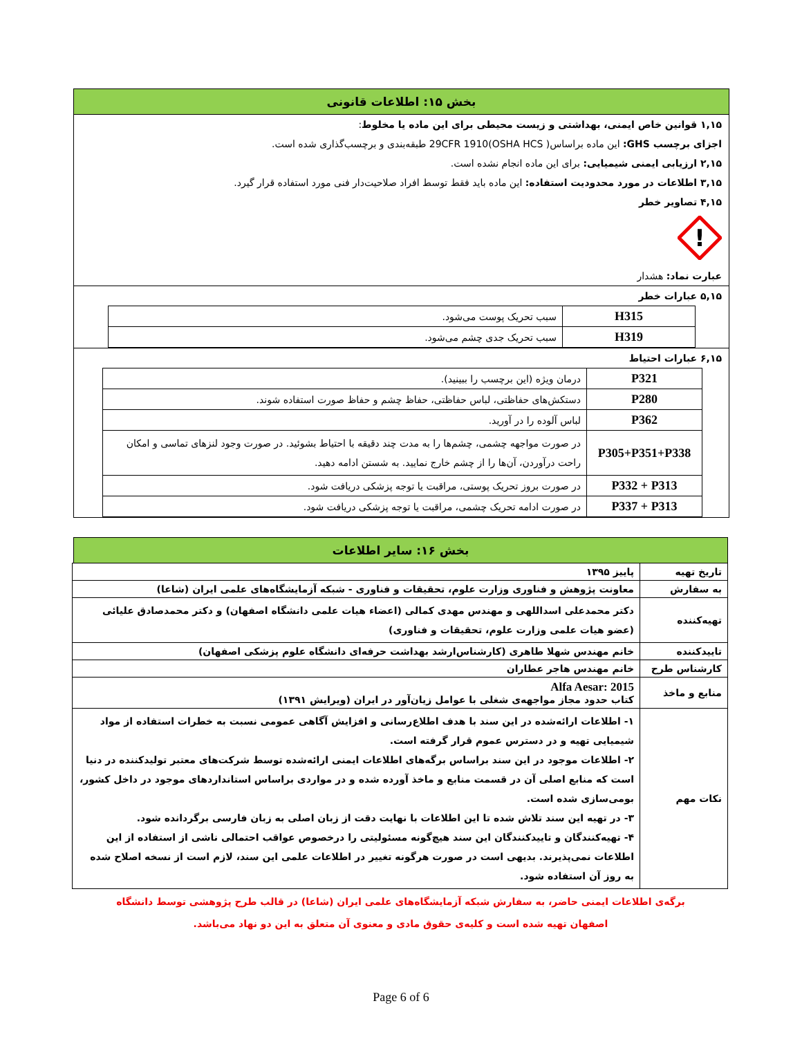بخش ۱۵: اطلاعات قانونی
۱,۱۵ قوانین خاص ایمنی، بهداشتی و زیست محیطی برای این ماده یا مخلوط:
اجزای برچسب GHS: این ماده براساس( 29CFR 1910(OSHA HCS طبقه‌بندی و برچسب‌گذاری شده است.
۲,۱۵ ارزیابی ایمنی شیمیایی: برای این ماده انجام نشده است.
۳,۱۵ اطلاعات در مورد محدودیت استفاده: این ماده باید فقط توسط افراد صلاحیت‌دار فنی مورد استفاده قرار گیرد.
۴,۱۵ تصاویر خطر
!
عبارت نماد: هشدار
۵,۱۵ عبارات خطر
| H315 | سبب تحریک پوست می‌شود. |
| H319 | سبب تحریک جدی چشم می‌شود. |
۶,۱۵ عبارات احتیاط
| P321 | درمان ویژه (این برچسب را ببینید). |
| P280 | دستکش‌های حفاظتی، لباس حفاظتی، حفاظ چشم و حفاظ صورت استفاده شوند. |
| P362 | لباس آلوده را در آورید. |
| P305+P351+P338 | در صورت مواجهه چشمی، چشم‌ها را به مدت چند دقیقه با احتیاط بشوئید. در صورت وجود لنزهای تماسی و امکان راحت درآوردن، آن‌ها را از چشم خارج نمایید. به شستن ادامه دهید. |
| P332 + P313 | در صورت بروز تحریک پوستی، مراقبت یا توجه پزشکی دریافت شود. |
| P337 + P313 | در صورت ادامه تحریک چشمی، مراقبت یا توجه پزشکی دریافت شود. |
بخش ۱۶: سایر اطلاعات
| تاریخ تهیه | پاییز ۱۳۹۵ |
| به سفارش | معاونت پژوهش و فناوری وزارت علوم، تحقیقات و فناوری - شبکه آزمایشگاه‌های علمی ایران (شاعا) |
| تهیه‌کننده | دکتر محمدعلی اسداللهی و مهندس مهدی کمالی (اعضاء هیات علمی دانشگاه اصفهان) و دکتر محمدصادق علیائی (عضو هیات علمی وزارت علوم، تحقیقات و فناوری) |
| تاییدکننده | خانم مهندس شهلا طاهری (کارشناس‌ارشد بهداشت حرفه‌ای دانشگاه علوم پزشکی اصفهان) |
| کارشناس طرح | خانم مهندس هاجر عطاران |
| منابع و ماخذ | Alfa Aesar: 2015 کتاب حدود مجاز مواجهه‌ی شغلی با عوامل زیان‌آور در ایران (ویرایش ۱۳۹۱) |
| نکات مهم | ۱- اطلاعات ارائه‌شده در این سند با هدف اطلاع‌رسانی و افزایش آگاهی عمومی نسبت به خطرات استفاده از مواد شیمیایی تهیه و در دسترس عموم قرار گرفته است. ۲- اطلاعات موجود در این سند براساس برگه‌های اطلاعات ایمنی ارائه‌شده توسط شرکت‌های معتبر تولیدکننده در دنیا است که منابع اصلی آن در قسمت منابع و ماخذ آورده شده و در مواردی براساس استانداردهای موجود در داخل کشور، بومی‌سازی شده است. ۳- در تهیه این سند تلاش شده تا این اطلاعات با نهایت دقت از زبان اصلی به زبان فارسی برگردانده شود. ۴- تهیه‌کنندگان و تاییدکنندگان این سند هیچ‌گونه مسئولیتی را درخصوص عواقب احتمالی ناشی از استفاده از این اطلاعات نمی‌پذیرند. بدیهی است در صورت هرگونه تغییر در اطلاعات علمی این سند، لازم است از نسخه اصلاح شده به روز آن استفاده شود. |
برگه‌ی اطلاعات ایمنی حاضر، به سفارش شبکه آزمایشگاه‌های علمی ایران (شاعا) در قالب طرح پژوهشی توسط دانشگاه
اصفهان تهیه شده است و کلیه‌ی حقوق مادی و معنوی آن متعلق به این دو نهاد می‌باشد.
Page 6 of 6